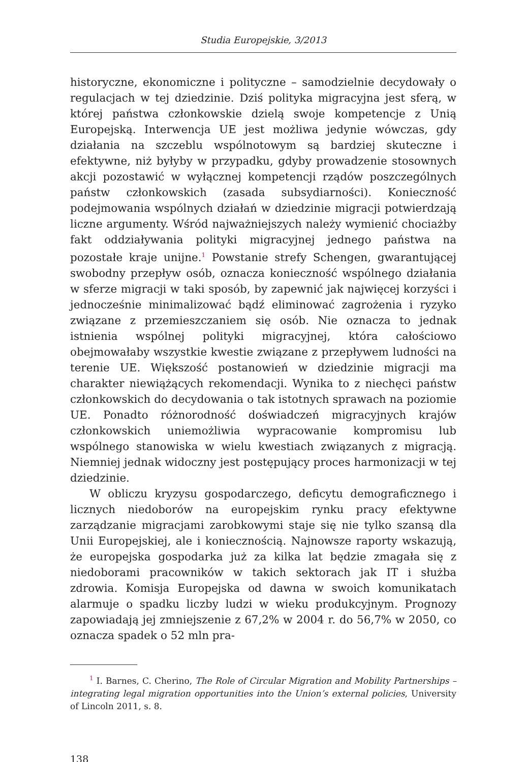Studia Europejskie, 3/2013
historyczne, ekonomiczne i polityczne – samodzielnie decydowały o regulacjach w tej dziedzinie. Dziś polityka migracyjna jest sferą, w której państwa członkowskie dzielą swoje kompetencje z Unią Europejską. Interwencja UE jest możliwa jedynie wówczas, gdy działania na szczeblu wspólnotowym są bardziej skuteczne i efektywne, niż byłyby w przypadku, gdyby prowadzenie stosownych akcji pozostawić w wyłącznej kompetencji rządów poszczególnych państw członkowskich (zasada subsydiarności). Konieczność podejmowania wspólnych działań w dziedzinie migracji potwierdzają liczne argumenty. Wśród najważniejszych należy wymienić chociażby fakt oddziaływania polityki migracyjnej jednego państwa na pozostałe kraje unijne.<sup>1</sup> Powstanie strefy Schengen, gwarantującej swobodny przepływ osób, oznacza konieczność wspólnego działania w sferze migracji w taki sposób, by zapewnić jak najwięcej korzyści i jednocześnie minimalizować bądź eliminować zagrożenia i ryzyko związane z przemieszczaniem się osób. Nie oznacza to jednak istnienia wspólnej polityki migracyjnej, która całościowo obejmowałaby wszystkie kwestie związane z przepływem ludności na terenie UE. Większość postanowień w dziedzinie migracji ma charakter niewiążących rekomendacji. Wynika to z niechęci państw członkowskich do decydowania o tak istotnych sprawach na poziomie UE. Ponadto różnorodność doświadczeń migracyjnych krajów członkowskich uniemożliwia wypracowanie kompromisu lub wspólnego stanowiska w wielu kwestiach związanych z migracją. Niemniej jednak widoczny jest postępujący proces harmonizacji w tej dziedzinie.
W obliczu kryzysu gospodarczego, deficytu demograficznego i licznych niedoborów na europejskim rynku pracy efektywne zarządzanie migracjami zarobkowymi staje się nie tylko szansą dla Unii Europejskiej, ale i koniecznością. Najnowsze raporty wskazują, że europejska gospodarka już za kilka lat będzie zmagała się z niedoborami pracowników w takich sektorach jak IT i służba zdrowia. Komisja Europejska od dawna w swoich komunikatach alarmuje o spadku liczby ludzi w wieku produkcyjnym. Prognozy zapowiadają jej zmniejszenie z 67,2% w 2004 r. do 56,7% w 2050, co oznacza spadek o 52 mln pra-
<sup>1</sup> I. Barnes, C. Cherino, The Role of Circular Migration and Mobility Partnerships – integrating legal migration opportunities into the Union’s external policies, University of Lincoln 2011, s. 8.
138